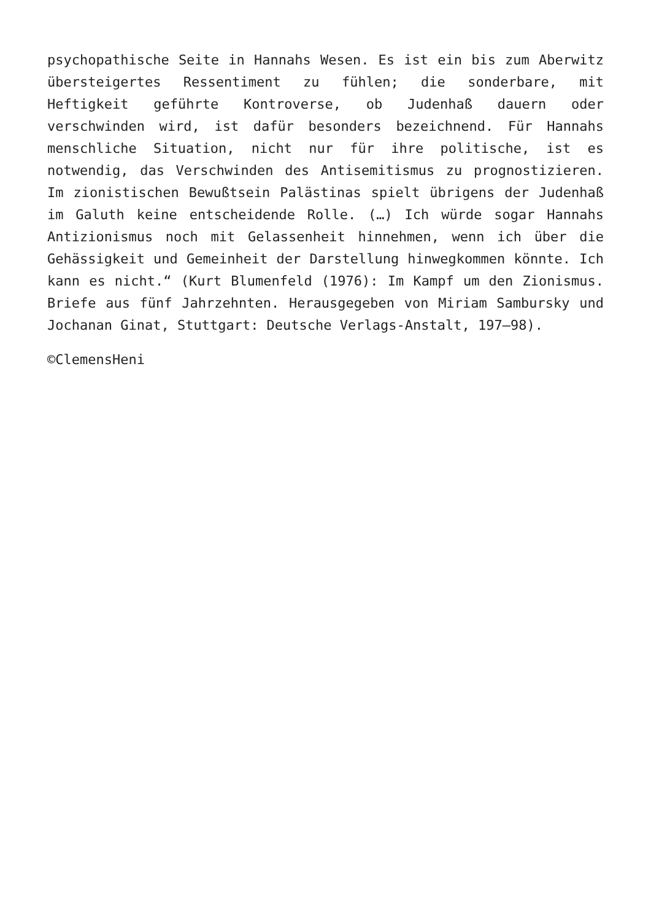psychopathische Seite in Hannahs Wesen. Es ist ein bis zum Aberwitz übersteigertes Ressentiment zu fühlen; die sonderbare, mit Heftigkeit geführte Kontroverse, ob Judenhaß dauern oder verschwinden wird, ist dafür besonders bezeichnend. Für Hannahs menschliche Situation, nicht nur für ihre politische, ist es notwendig, das Verschwinden des Antisemitismus zu prognostizieren. Im zionistischen Bewußtsein Palästinas spielt übrigens der Judenhaß im Galuth keine entscheidende Rolle. (…) Ich würde sogar Hannahs Antizionismus noch mit Gelassenheit hinnehmen, wenn ich über die Gehässigkeit und Gemeinheit der Darstellung hinwegkommen könnte. Ich kann es nicht.“ (Kurt Blumenfeld (1976): Im Kampf um den Zionismus. Briefe aus fünf Jahrzehnten. Herausgegeben von Miriam Sambursky und Jochanan Ginat, Stuttgart: Deutsche Verlags-Anstalt, 197–98).
©ClemensHeni